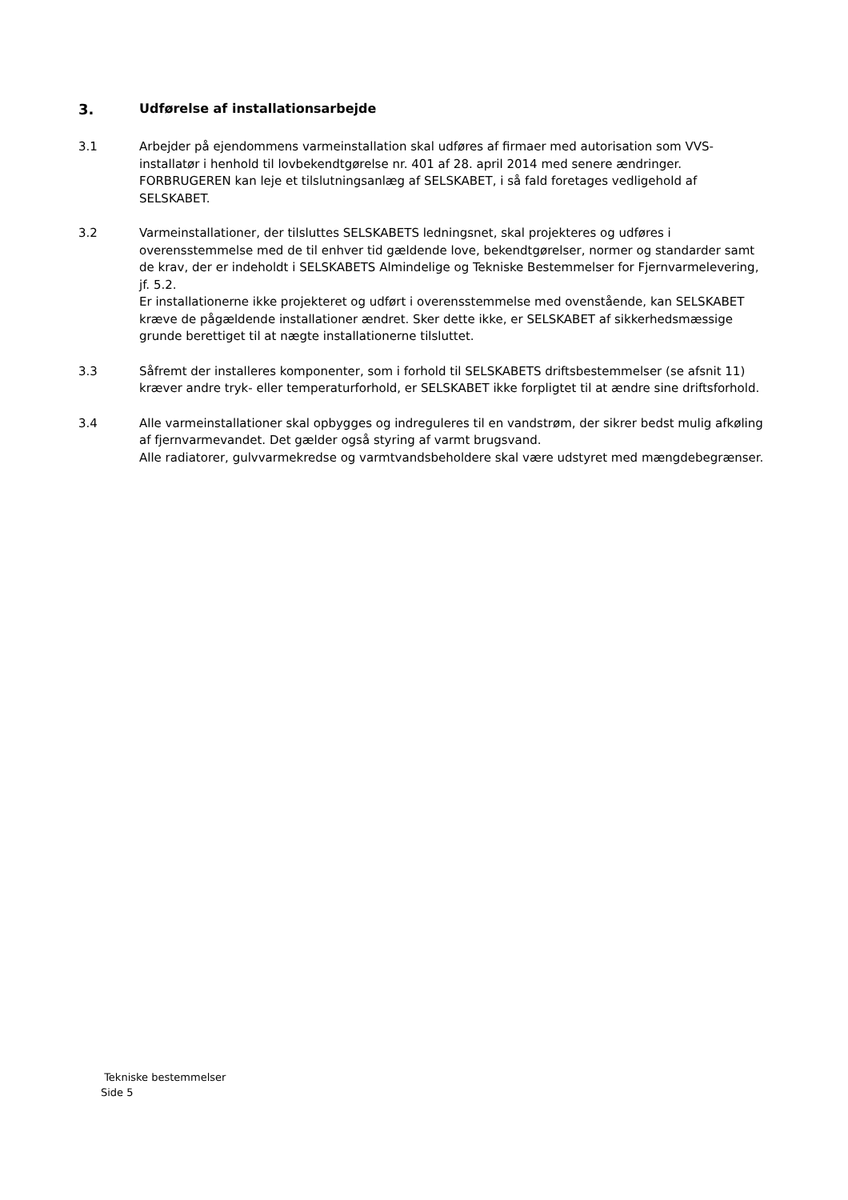3. Udførelse af installationsarbejde
3.1
Arbejder på ejendommens varmeinstallation skal udføres af firmaer med autorisation som VVS-installatør i henhold til lovbekendtgørelse nr. 401 af 28. april 2014 med senere ændringer. FORBRUGEREN kan leje et tilslutningsanlæg af SELSKABET, i så fald foretages vedligehold af SELSKABET.
3.2
Varmeinstallationer, der tilsluttes SELSKABETS ledningsnet, skal projekteres og udføres i overensstemmelse med de til enhver tid gældende love, bekendtgørelser, normer og standarder samt de krav, der er indeholdt i SELSKABETS Almindelige og Tekniske Bestemmelser for Fjernvarmelevering, jf. 5.2.
Er installationerne ikke projekteret og udført i overensstemmelse med ovenstående, kan SELSKABET kræve de pågældende installationer ændret. Sker dette ikke, er SELSKABET af sikkerhedsmæssige grunde berettiget til at nægte installationerne tilsluttet.
3.3
Såfremt der installeres komponenter, som i forhold til SELSKABETS driftsbestemmelser (se afsnit 11) kræver andre tryk- eller temperaturforhold, er SELSKABET ikke forpligtet til at ændre sine driftsforhold.
3.4
Alle varmeinstallationer skal opbygges og indreguleres til en vandstrøm, der sikrer bedst mulig afkøling af fjernvarmevandet. Det gælder også styring af varmt brugsvand.
Alle radiatorer, gulvvarmekredse og varmtvandsbeholdere skal være udstyret med mængdebegrænser.
Tekniske bestemmelser
Side 5